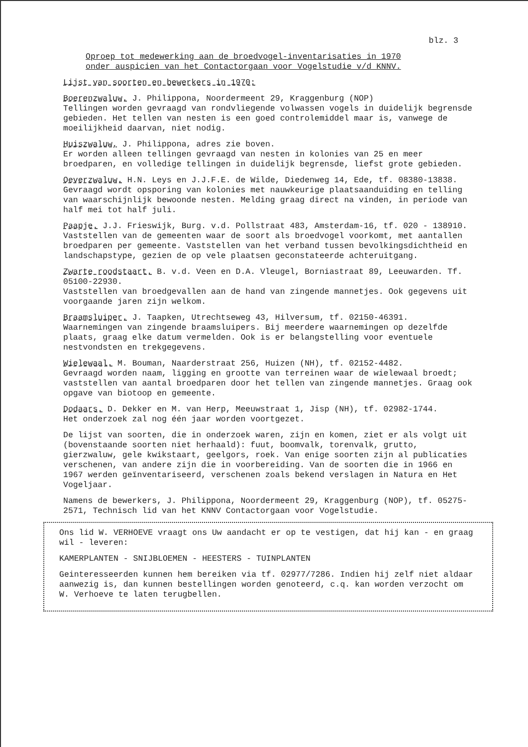blz. 3
Oproep tot medewerking aan de broedvogel-inventarisaties in 1970
onder auspicien van het Contactorgaan voor Vogelstudie v/d KNNV.
Lijst van soorten en bewerkers in 1970:
Boerenzwaluw. J. Philippona, Noordermeent 29, Kraggenburg (NOP)
Tellingen worden gevraagd van rondvliegende volwassen vogels in duidelijk begrensde gebieden. Het tellen van nesten is een goed controlemiddel maar is, vanwege de moeilijkheid daarvan, niet nodig.
Huiszwaluw, J. Philippona, adres zie boven.
Er worden alleen tellingen gevraagd van nesten in kolonies van 25 en meer broedparen, en volledige tellingen in duidelijk begrensde, liefst grote gebieden.
Oeverzwaluw. H.N. Leys en J.J.F.E. de Wilde, Diedenweg 14, Ede, tf. 08380-13838.
Gevraagd wordt opsporing van kolonies met nauwkeurige plaatsaanduiding en telling van waarschijnlijk bewoonde nesten. Melding graag direct na vinden, in periode van half mei tot half juli.
Paapje. J.J. Frieswijk, Burg. v.d. Pollstraat 483, Amsterdam-16, tf. 020 - 138910.
Vaststellen van de gemeenten waar de soort als broedvogel voorkomt, met aantallen broedparen per gemeente. Vaststellen van het verband tussen bevolkingsdichtheid en landschapstype, gezien de op vele plaatsen geconstateerde achteruitgang.
Zwarte roodstaart. B. v.d. Veen en D.A. Vleugel, Borniastraat 89, Leeuwarden. Tf. 05100-22930.
Vaststellen van broedgevallen aan de hand van zingende mannetjes. Ook gegevens uit voorgaande jaren zijn welkom.
Braamsluiper. J. Taapken, Utrechtseweg 43, Hilversum, tf. 02150-46391.
Waarnemingen van zingende braamsluipers. Bij meerdere waarnemingen op dezelfde plaats, graag elke datum vermelden. Ook is er belangstelling voor eventuele nestvondsten en trekgegevens.
Wielewaal. M. Bouman, Naarderstraat 256, Huizen (NH), tf. 02152-4482.
Gevraagd worden naam, ligging en grootte van terreinen waar de wielewaal broedt; vaststellen van aantal broedparen door het tellen van zingende mannetjes. Graag ook opgave van biotoop en gemeente.
Dodaars. D. Dekker en M. van Herp, Meeuwstraat 1, Jisp (NH), tf. 02982-1744.
Het onderzoek zal nog één jaar worden voortgezet.
De lijst van soorten, die in onderzoek waren, zijn en komen, ziet er als volgt uit (bovenstaande soorten niet herhaald): fuut, boomvalk, torenvalk, grutto, gierzwaluw, gele kwikstaart, geelgors, roek. Van enige soorten zijn al publicaties verschenen, van andere zijn die in voorbereiding. Van de soorten die in 1966 en 1967 werden geïnventariseerd, verschenen zoals bekend verslagen in Natura en Het Vogeljaar.
Namens de bewerkers, J. Philippona, Noordermeent 29, Kraggenburg (NOP), tf. 05275-2571, Technisch lid van het KNNV Contactorgaan voor Vogelstudie.
Ons lid W. VERHOEVE vraagt ons Uw aandacht er op te vestigen, dat hij kan - en graag wil - leveren:
KAMERPLANTEN - SNIJBLOEMEN - HEESTERS - TUINPLANTEN
Geinteresseerden kunnen hem bereiken via tf. 02977/7286. Indien hij zelf niet aldaar aanwezig is, dan kunnen bestellingen worden genoteerd, c.q. kan worden verzocht om W. Verhoeve te laten terugbellen.